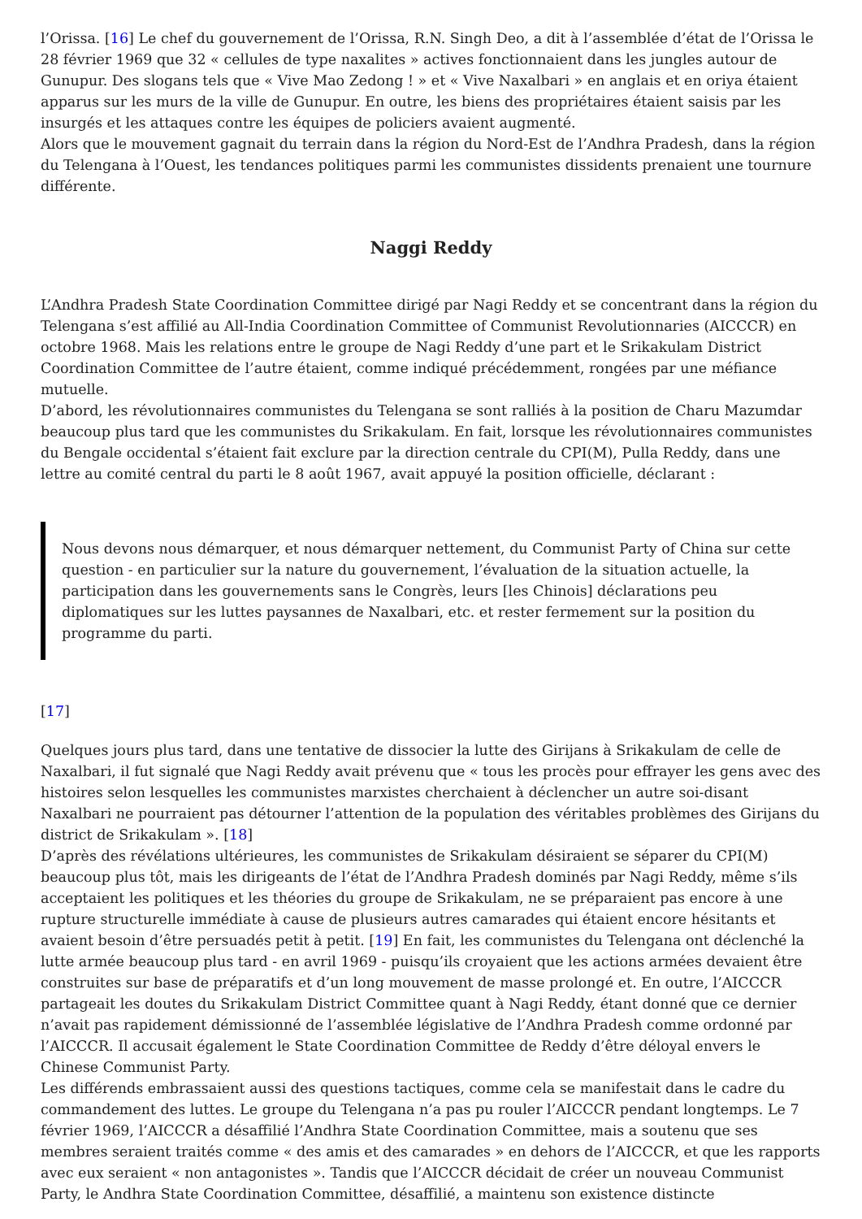l’Orissa. [16] Le chef du gouvernement de l’Orissa, R.N. Singh Deo, a dit à l’assemblée d’état de l’Orissa le 28 février 1969 que 32 « cellules de type naxalites » actives fonctionnaient dans les jungles autour de Gunupur. Des slogans tels que « Vive Mao Zedong ! » et « Vive Naxalbari » en anglais et en oriya étaient apparus sur les murs de la ville de Gunupur. En outre, les biens des propriétaires étaient saisis par les insurgés et les attaques contre les équipes de policiers avaient augmenté.
Alors que le mouvement gagnait du terrain dans la région du Nord-Est de l’Andhra Pradesh, dans la région du Telengana à l’Ouest, les tendances politiques parmi les communistes dissidents prenaient une tournure différente.
Naggi Reddy
L’Andhra Pradesh State Coordination Committee dirigé par Nagi Reddy et se concentrant dans la région du Telengana s’est affilié au All-India Coordination Committee of Communist Revolutionnaries (AICCCR) en octobre 1968. Mais les relations entre le groupe de Nagi Reddy d’une part et le Srikakulam District Coordination Committee de l’autre étaient, comme indiqué précédemment, rongées par une méfiance mutuelle.
D’abord, les révolutionnaires communistes du Telengana se sont ralliés à la position de Charu Mazumdar beaucoup plus tard que les communistes du Srikakulam. En fait, lorsque les révolutionnaires communistes du Bengale occidental s’étaient fait exclure par la direction centrale du CPI(M), Pulla Reddy, dans une lettre au comité central du parti le 8 août 1967, avait appuyé la position officielle, déclarant :
Nous devons nous démarquer, et nous démarquer nettement, du Communist Party of China sur cette question - en particulier sur la nature du gouvernement, l’évaluation de la situation actuelle, la participation dans les gouvernements sans le Congrès, leurs [les Chinois] déclarations peu diplomatiques sur les luttes paysannes de Naxalbari, etc. et rester fermement sur la position du programme du parti.
[17]
Quelques jours plus tard, dans une tentative de dissocier la lutte des Girijans à Srikakulam de celle de Naxalbari, il fut signalé que Nagi Reddy avait prévenu que « tous les procès pour effrayer les gens avec des histoires selon lesquelles les communistes marxistes cherchaient à déclencher un autre soi-disant Naxalbari ne pourraient pas détourner l’attention de la population des véritables problèmes des Girijans du district de Srikakulam ». [18]
D’après des révélations ultérieures, les communistes de Srikakulam désiraient se séparer du CPI(M) beaucoup plus tôt, mais les dirigeants de l’état de l’Andhra Pradesh dominés par Nagi Reddy, même s’ils acceptaient les politiques et les théories du groupe de Srikakulam, ne se préparaient pas encore à une rupture structurelle immédiate à cause de plusieurs autres camarades qui étaient encore hésitants et avaient besoin d’être persuadés petit à petit. [19] En fait, les communistes du Telengana ont déclenché la lutte armée beaucoup plus tard - en avril 1969 - puisqu’ils croyaient que les actions armées devaient être construites sur base de préparatifs et d’un long mouvement de masse prolongé et. En outre, l’AICCCR partageait les doutes du Srikakulam District Committee quant à Nagi Reddy, étant donné que ce dernier n’avait pas rapidement démissionné de l’assemblée législative de l’Andhra Pradesh comme ordonné par l’AICCCR. Il accusait également le State Coordination Committee de Reddy d’être déloyal envers le Chinese Communist Party.
Les différends embrassaient aussi des questions tactiques, comme cela se manifestait dans le cadre du commandement des luttes. Le groupe du Telengana n’a pas pu rouler l’AICCCR pendant longtemps. Le 7 février 1969, l’AICCCR a désaffilié l’Andhra State Coordination Committee, mais a soutenu que ses membres seraient traités comme « des amis et des camarades » en dehors de l’AICCCR, et que les rapports avec eux seraient « non antagonistes ». Tandis que l’AICCCR décidait de créer un nouveau Communist Party, le Andhra State Coordination Committee, désaffilié, a maintenu son existence distincte